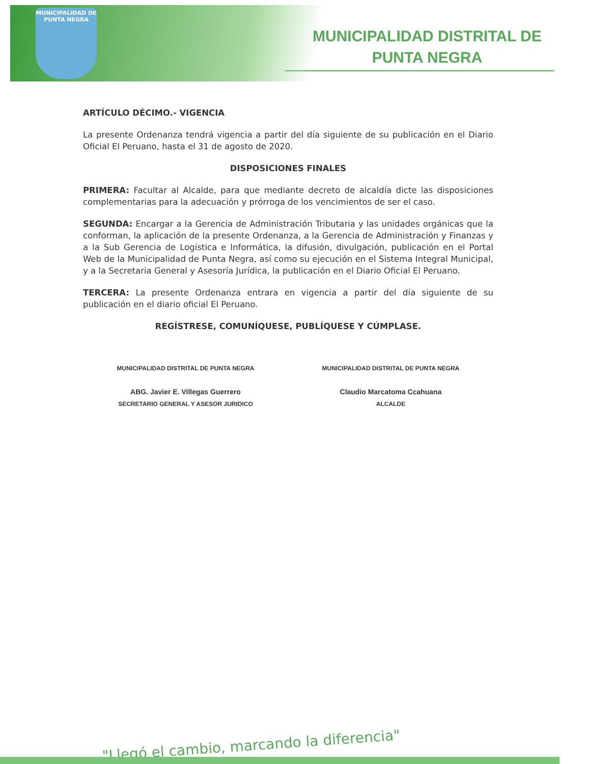MUNICIPALIDAD DE
PUNTA NEGRA
MUNICIPALIDAD DISTRITAL DE
PUNTA NEGRA
ARTÍCULO DÉCIMO.- VIGENCIA
La presente Ordenanza tendrá vigencia a partir del día siguiente de su publicación en el Diario Oficial El Peruano, hasta el 31 de agosto de 2020.
DISPOSICIONES FINALES
PRIMERA: Facultar al Alcalde, para que mediante decreto de alcaldía dicte las disposiciones complementarias para la adecuación y prórroga de los vencimientos de ser el caso.
SEGUNDA: Encargar a la Gerencia de Administración Tributaria y las unidades orgánicas que la conforman, la aplicación de la presente Ordenanza, a la Gerencia de Administración y Finanzas y a la Sub Gerencia de Logística e Informática, la difusión, divulgación, publicación en el Portal Web de la Municipalidad de Punta Negra, así como su ejecución en el Sistema Integral Municipal, y a la Secretaria General y Asesoría Jurídica, la publicación en el Diario Oficial El Peruano.
TERCERA: La presente Ordenanza entrara en vigencia a partir del día siguiente de su publicación en el diario oficial El Peruano.
REGÍSTRESE, COMUNÍQUESE, PUBLÍQUESE Y CÚMPLASE.
MUNICIPALIDAD DISTRITAL DE PUNTA NEGRA
ABG. Javier E. Villegas Guerrero
SECRETARIO GENERAL Y ASESOR JURIDICO
MUNICIPALIDAD DISTRITAL DE PUNTA NEGRA
Claudio Marcatoma Ccahuana
ALCALDE
"Llegó el cambio, marcando la diferencia"